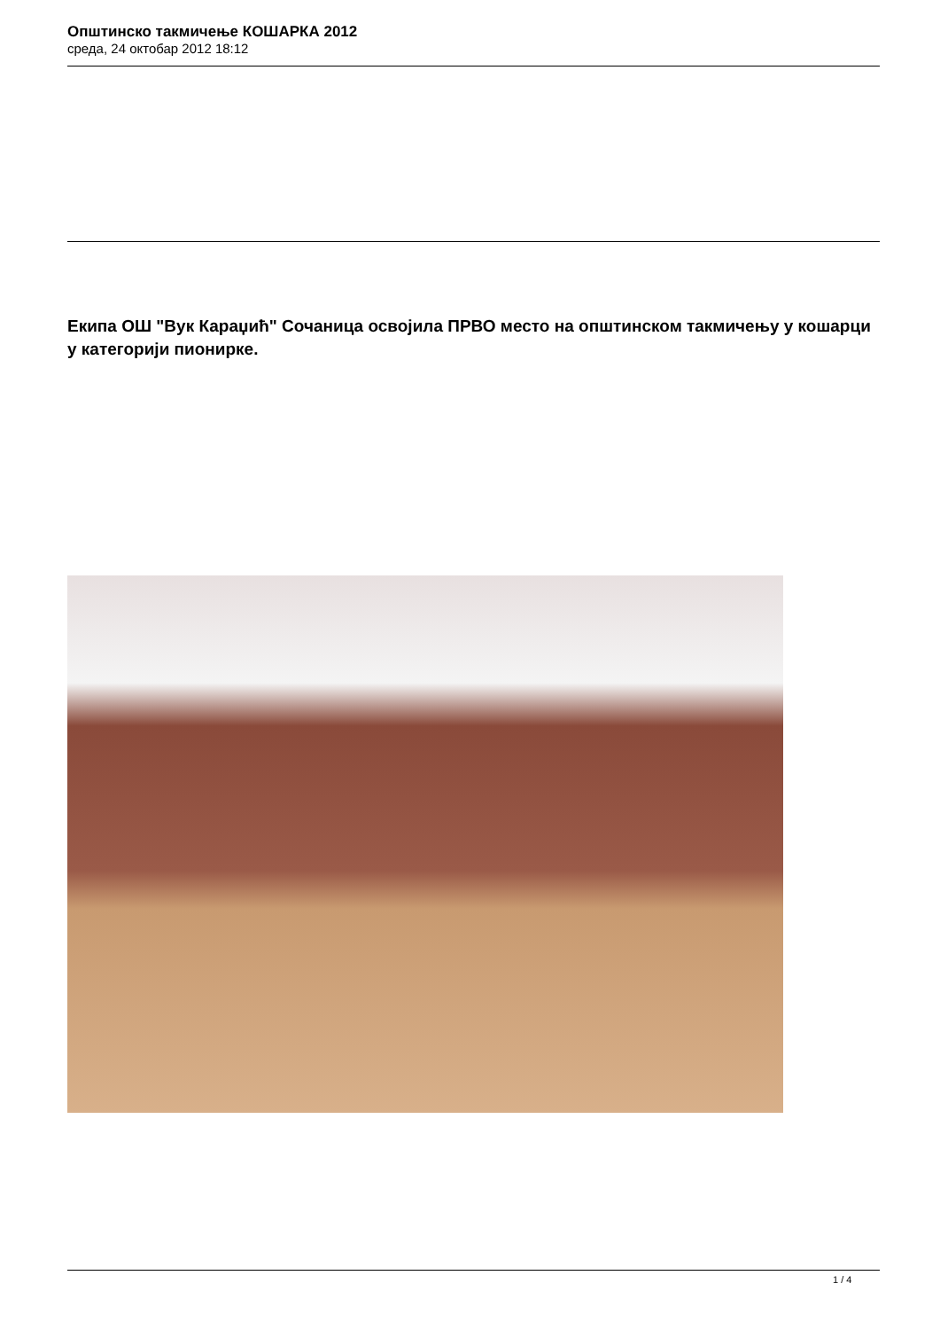Општинско такмичење КОШАРКА 2012
среда, 24 октобар 2012 18:12
Екипа ОШ "Вук Караџић" Сочаница освојила ПРВО место на општинском такмичењу у кошарци у категорији пионирке.
1 / 4